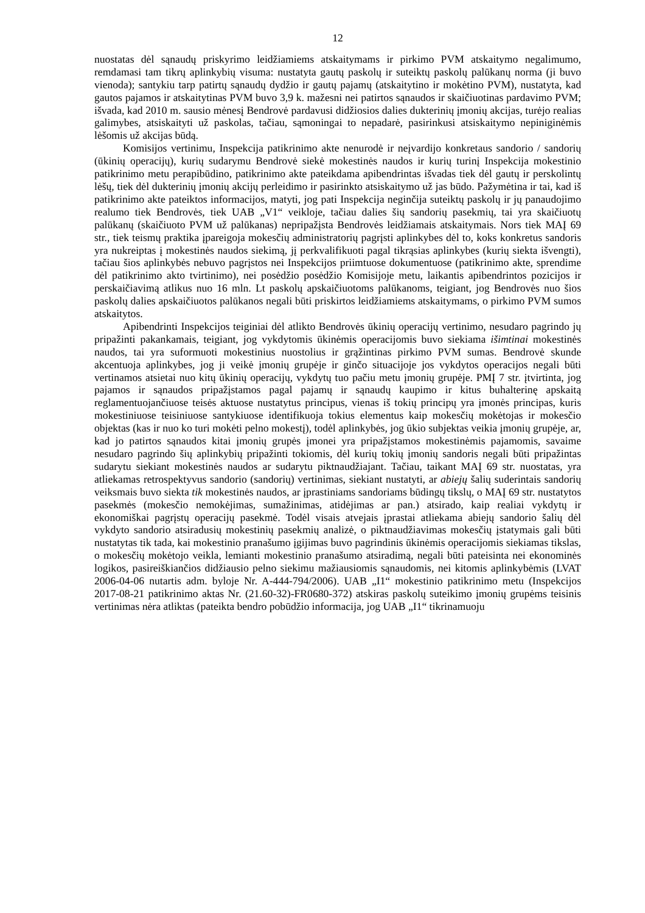12
nuostatas dėl sąnaudų priskyrimo leidžiamiems atskaitymams ir pirkimo PVM atskaitymo negalimumo, remdamasi tam tikrų aplinkybių visuma: nustatyta gautų paskolų ir suteiktų paskolų palūkanų norma (ji buvo vienoda); santykiu tarp patirtų sąnaudų dydžio ir gautų pajamų (atskaitytino ir mokėtino PVM), nustatyta, kad gautos pajamos ir atskaitytinas PVM buvo 3,9 k. mažesni nei patirtos sąnaudos ir skaičiuotinas pardavimo PVM; išvada, kad 2010 m. sausio mėnesį Bendrovė pardavusi didžiosios dalies dukterinių įmonių akcijas, turėjo realias galimybes, atsiskaityti už paskolas, tačiau, sąmoningai to nepadarė, pasirinkusi atsiskaitymo nepiniginėmis lėšomis už akcijas būdą.
Komisijos vertinimu, Inspekcija patikrinimo akte nenurodė ir neįvardijo konkretaus sandorio / sandorių (ūkinių operacijų), kurių sudarymu Bendrovė siekė mokestinės naudos ir kurių turinį Inspekcija mokestinio patikrinimo metu perapibūdino, patikrinimo akte pateikdama apibendrintas išvadas tiek dėl gautų ir perskolintų lėšų, tiek dėl dukterinių įmonių akcijų perleidimo ir pasirinkto atsiskaitymo už jas būdo. Pažymėtina ir tai, kad iš patikrinimo akte pateiktos informacijos, matyti, jog pati Inspekcija neginčija suteiktų paskolų ir jų panaudojimo realumo tiek Bendrovės, tiek UAB „V1“ veikloje, tačiau dalies šių sandorių pasekmių, tai yra skaičiuotų palūkanų (skaičiuoto PVM už palūkanas) nepripažįsta Bendrovės leidžiamais atskaitymais. Nors tiek MAĮ 69 str., tiek teismų praktika įpareigoja mokesčių administratorių pagrįsti aplinkybes dėl to, koks konkretus sandoris yra nukreiptas į mokestinės naudos siekimą, jį perkvalifikuoti pagal tikrąsias aplinkybes (kurių siekta išvengti), tačiau šios aplinkybės nebuvo pagrįstos nei Inspekcijos priimtuose dokumentuose (patikrinimo akte, sprendime dėl patikrinimo akto tvirtinimo), nei posėdžio posėdžio Komisijoje metu, laikantis apibendrintos pozicijos ir perskaičiavimą atlikus nuo 16 mln. Lt paskolų apskaičiuotoms palūkanoms, teigiant, jog Bendrovės nuo šios paskolų dalies apskaičiuotos palūkanos negali būti priskirtos leidžiamiems atskaitymams, o pirkimo PVM sumos atskaitytos.
Apibendrinti Inspekcijos teiginiai dėl atlikto Bendrovės ūkinių operacijų vertinimo, nesudaro pagrindo jų pripažinti pakankamais, teigiant, jog vykdytomis ūkinėmis operacijomis buvo siekiama išimtinai mokestinės naudos, tai yra suformuoti mokestinius nuostolius ir grąžintinas pirkimo PVM sumas. Bendrovė skunde akcentuoja aplinkybes, jog ji veikė įmonių grupėje ir ginčo situacijoje jos vykdytos operacijos negali būti vertinamos atsietai nuo kitų ūkinių operacijų, vykdytų tuo pačiu metu įmonių grupėje. PMĮ 7 str. įtvirtinta, jog pajamos ir sąnaudos pripažįstamos pagal pajamų ir sąnaudų kaupimo ir kitus buhalterinę apskaitą reglamentuojančiuose teisės aktuose nustatytus principus, vienas iš tokių principų yra įmonės principas, kuris mokestiniuose teisiniuose santykiuose identifikuoja tokius elementus kaip mokesčių mokėtojas ir mokesčio objektas (kas ir nuo ko turi mokėti pelno mokestį), todėl aplinkybės, jog ūkio subjektas veikia įmonių grupėje, ar, kad jo patirtos sąnaudos kitai įmonių grupės įmonei yra pripažįstamos mokestinėmis pajamomis, savaime nesudaro pagrindo šių aplinkybių pripažinti tokiomis, dėl kurių tokių įmonių sandoris negali būti pripažintas sudarytu siekiant mokestinės naudos ar sudarytu piktnaudžiajant. Tačiau, taikant MAĮ 69 str. nuostatas, yra atliekamas retrospektyvus sandorio (sandorių) vertinimas, siekiant nustatyti, ar abiejų šalių suderintais sandorių veiksmais buvo siekta tik mokestinės naudos, ar įprastiniams sandoriams būdingų tikslų, o MAĮ 69 str. nustatytos pasekmės (mokesčio nemokėjimas, sumažinimas, atidėjimas ar pan.) atsirado, kaip realiai vykdytų ir ekonomiškai pagrįstų operacijų pasekmė. Todėl visais atvejais įprastai atliekama abiejų sandorio šalių dėl vykdyto sandorio atsiradusių mokestinių pasekmių analizė, o piktnaudžiavimas mokesčių įstatymais gali būti nustatytas tik tada, kai mokestinio pranašumo įgijimas buvo pagrindinis ūkinėmis operacijomis siekiamas tikslas, o mokesčių mokėtojo veikla, lemianti mokestinio pranašumo atsiradimą, negali būti pateisinta nei ekonominės logikos, pasireiškiančios didžiausio pelno siekimu mažiausiomis sąnaudomis, nei kitomis aplinkybėmis (LVAT 2006-04-06 nutartis adm. byloje Nr. A-444-794/2006). UAB „I1“ mokestinio patikrinimo metu (Inspekcijos 2017-08-21 patikrinimo aktas Nr. (21.60-32)-FR0680-372) atskiras paskolų suteikimo įmonių grupėms teisinis vertinimas nėra atliktas (pateikta bendro pobūdžio informacija, jog UAB „I1“ tikrinamuoju